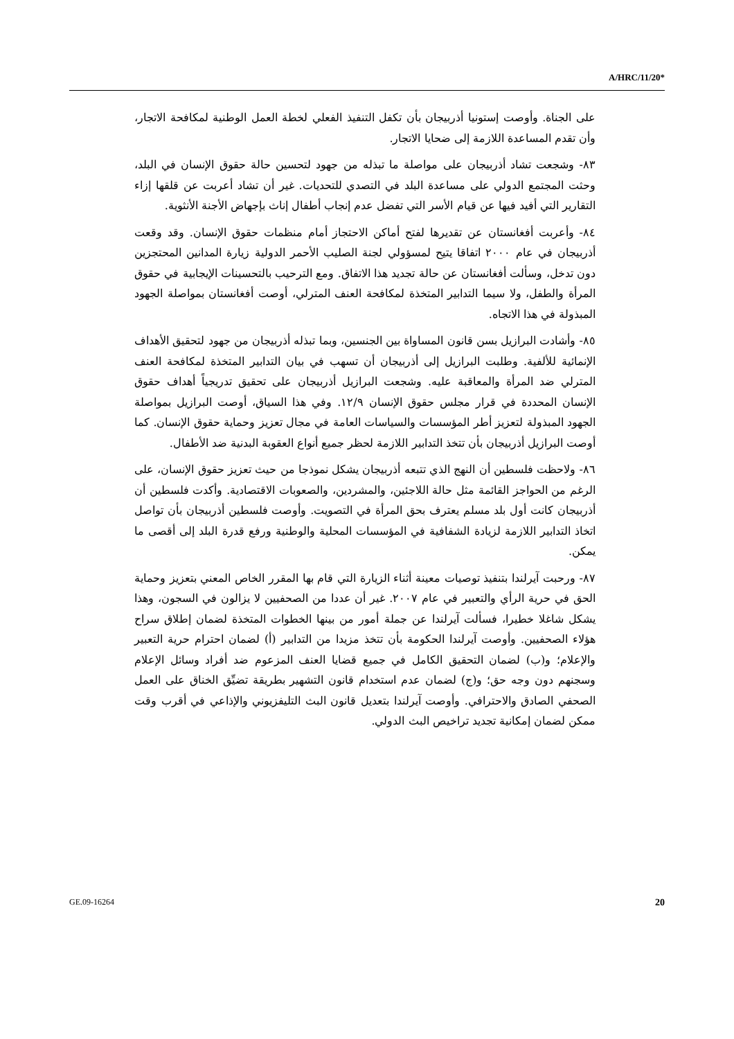A/HRC/11/20*
على الجناة. وأوصت إستونيا أذربيجان بأن تكفل التنفيذ الفعلي لخطة العمل الوطنية لمكافحة الاتجار، وأن تقدم المساعدة اللازمة إلى ضحايا الاتجار.
٨٣- وشجعت تشاد أذربيجان على مواصلة ما تبذله من جهود لتحسين حالة حقوق الإنسان في البلد، وحثت المجتمع الدولي على مساعدة البلد في التصدي للتحديات. غير أن تشاد أعربت عن قلقها إزاء التقارير التي أفيد فيها عن قيام الأسر التي تفضل عدم إنجاب أطفال إناث بإجهاض الأجنة الأنثوية.
٨٤- وأعربت أفغانستان عن تقديرها لفتح أماكن الاحتجاز أمام منظمات حقوق الإنسان. وقد وقعت أذربيجان في عام ٢٠٠٠ اتفاقا يتيح لمسؤولي لجنة الصليب الأحمر الدولية زيارة المدانين المحتجزين دون تدخل، وسألت أفغانستان عن حالة تجديد هذا الاتفاق. ومع الترحيب بالتحسينات الإيجابية في حقوق المرأة والطفل، ولا سيما التدابير المتخذة لمكافحة العنف المترلي، أوصت أفغانستان بمواصلة الجهود المبذولة في هذا الاتجاه.
٨٥- وأشادت البرازيل بسن قانون المساواة بين الجنسين، وبما تبذله أذربيجان من جهود لتحقيق الأهداف الإنمائية للألفية. وطلبت البرازيل إلى أذربيجان أن تسهب في بيان التدابير المتخذة لمكافحة العنف المترلي ضد المرأة والمعاقبة عليه. وشجعت البرازيل أذربيجان على تحقيق تدريجياً أهداف حقوق الإنسان المحددة في قرار مجلس حقوق الإنسان ١٢/٩. وفي هذا السياق، أوصت البرازيل بمواصلة الجهود المبذولة لتعزيز أطر المؤسسات والسياسات العامة في مجال تعزيز وحماية حقوق الإنسان. كما أوصت البرازيل أذربيجان بأن تتخذ التدابير اللازمة لحظر جميع أنواع العقوبة البدنية ضد الأطفال.
٨٦- ولاحظت فلسطين أن النهج الذي تتبعه أذربيجان يشكل نموذجا من حيث تعزيز حقوق الإنسان، على الرغم من الحواجز القائمة مثل حالة اللاجئين، والمشردين، والصعوبات الاقتصادية. وأكدت فلسطين أن أذربيجان كانت أول بلد مسلم يعترف بحق المرأة في التصويت. وأوصت فلسطين أذربيجان بأن تواصل اتخاذ التدابير اللازمة لزيادة الشفافية في المؤسسات المحلية والوطنية ورفع قدرة البلد إلى أقصى ما يمكن.
٨٧- ورحبت آيرلندا بتنفيذ توصيات معينة أثناء الزيارة التي قام بها المقرر الخاص المعني بتعزيز وحماية الحق في حرية الرأي والتعبير في عام ٢٠٠٧. غير أن عددا من الصحفيين لا يزالون في السجون، وهذا يشكل شاغلا خطيرا، فسألت آيرلندا عن جملة أمور من بينها الخطوات المتخذة لضمان إطلاق سراح هؤلاء الصحفيين. وأوصت آيرلندا الحكومة بأن تتخذ مزيدا من التدابير (أ) لضمان احترام حرية التعبير والإعلام؛ و(ب) لضمان التحقيق الكامل في جميع قضايا العنف المزعوم ضد أفراد وسائل الإعلام وسجنهم دون وجه حق؛ و(ج) لضمان عدم استخدام قانون التشهير بطريقة تضيِّق الخناق على العمل الصحفي الصادق والاحترافي. وأوصت آيرلندا بتعديل قانون البث التليفزيوني والإذاعي في أقرب وقت ممكن لضمان إمكانية تجديد تراخيص البث الدولي.
GE.09-16264 20